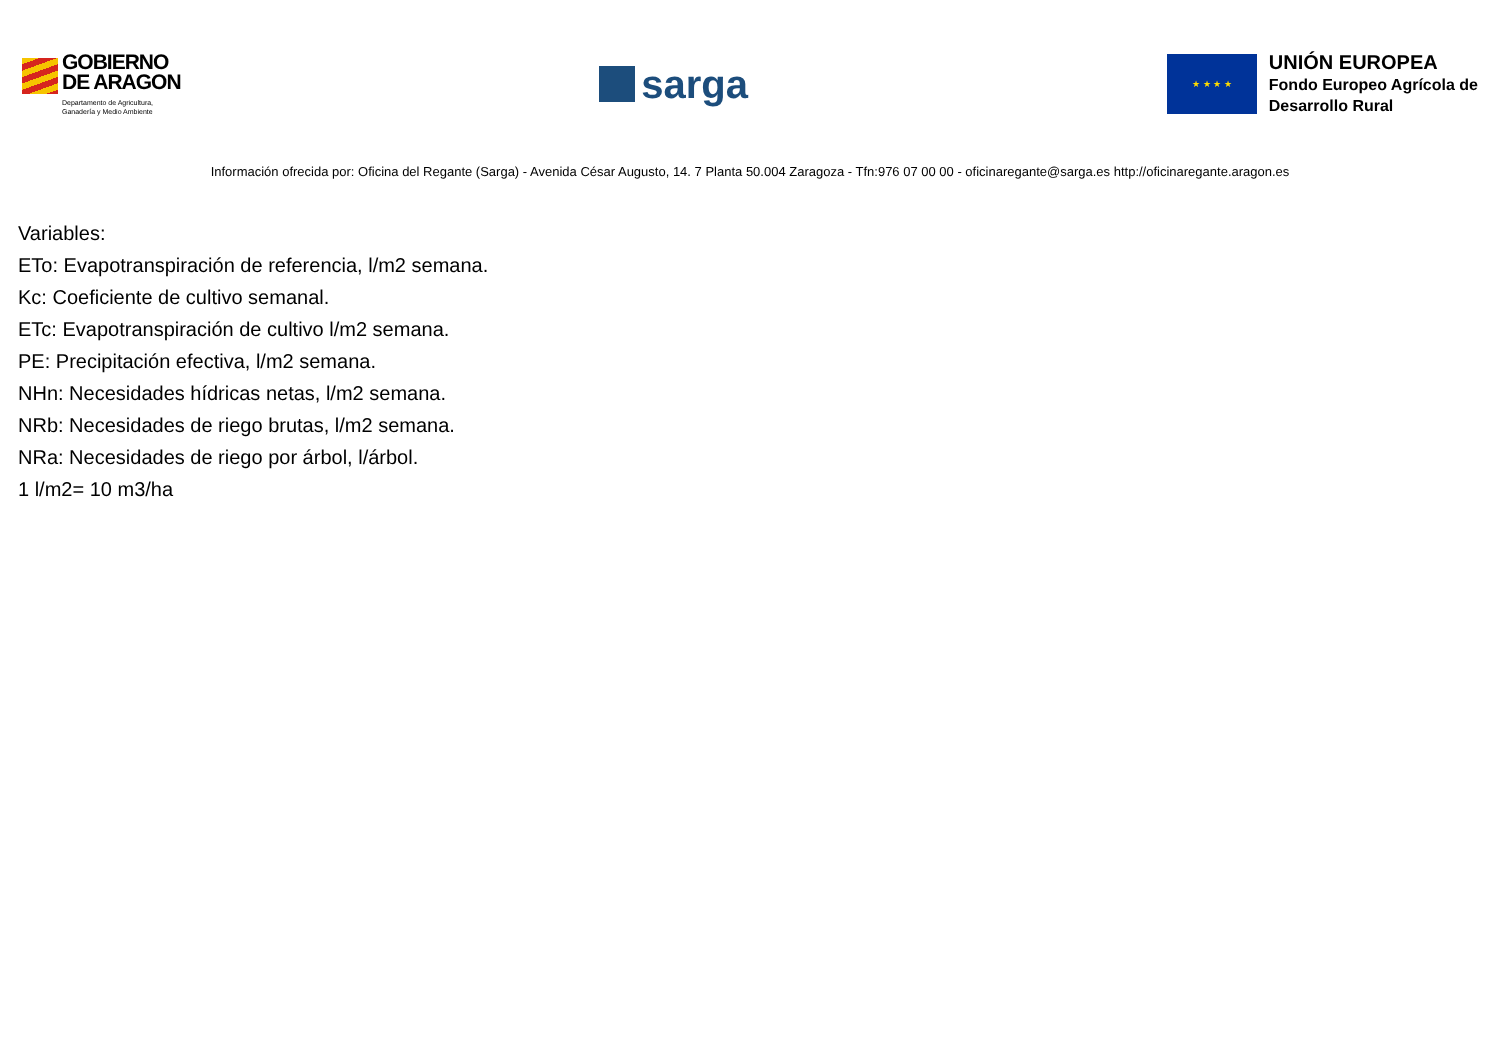GOBIERNO
DE ARAGON
Departamento de Agricultura,
Ganadería y Medio Ambiente
sarga
★ ★ ★ ★
UNIÓN EUROPEA
Fondo Europeo Agrícola de
Desarrollo Rural
Información ofrecida por: Oficina del Regante (Sarga) - Avenida César Augusto, 14. 7 Planta 50.004 Zaragoza - Tfn:976 07 00 00 - oficinaregante@sarga.es http://oficinaregante.aragon.es
Variables:
ETo: Evapotranspiración de referencia, l/m2 semana.
Kc: Coeficiente de cultivo semanal.
ETc: Evapotranspiración de cultivo l/m2 semana.
PE: Precipitación efectiva, l/m2 semana.
NHn: Necesidades hídricas netas, l/m2 semana.
NRb: Necesidades de riego brutas, l/m2 semana.
NRa: Necesidades de riego por árbol, l/árbol.
1 l/m2= 10 m3/ha